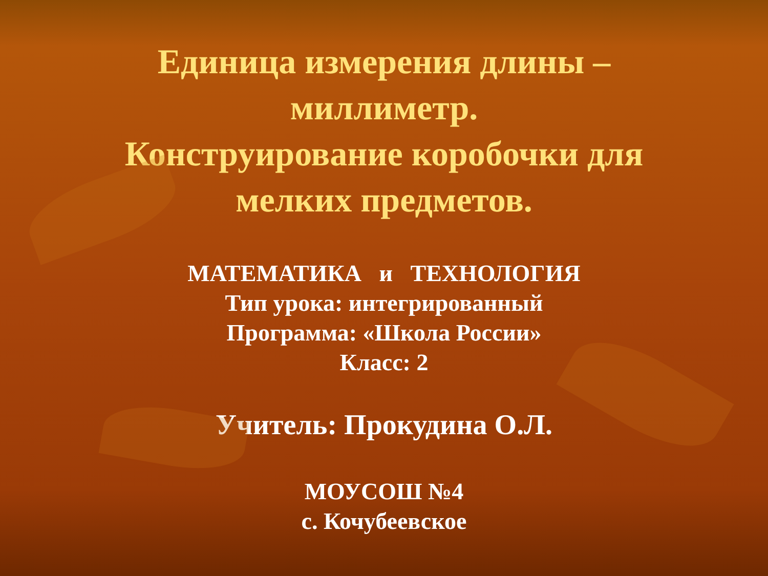Единица измерения длины –
миллиметр.
Конструирование коробочки для
мелких предметов.
МАТЕМАТИКА и ТЕХНОЛОГИЯ
Тип урока: интегрированный
Программа: «Школа России»
Класс: 2
Учитель: Прокудина О.Л.
МОУСОШ №4
с. Кочубеевское